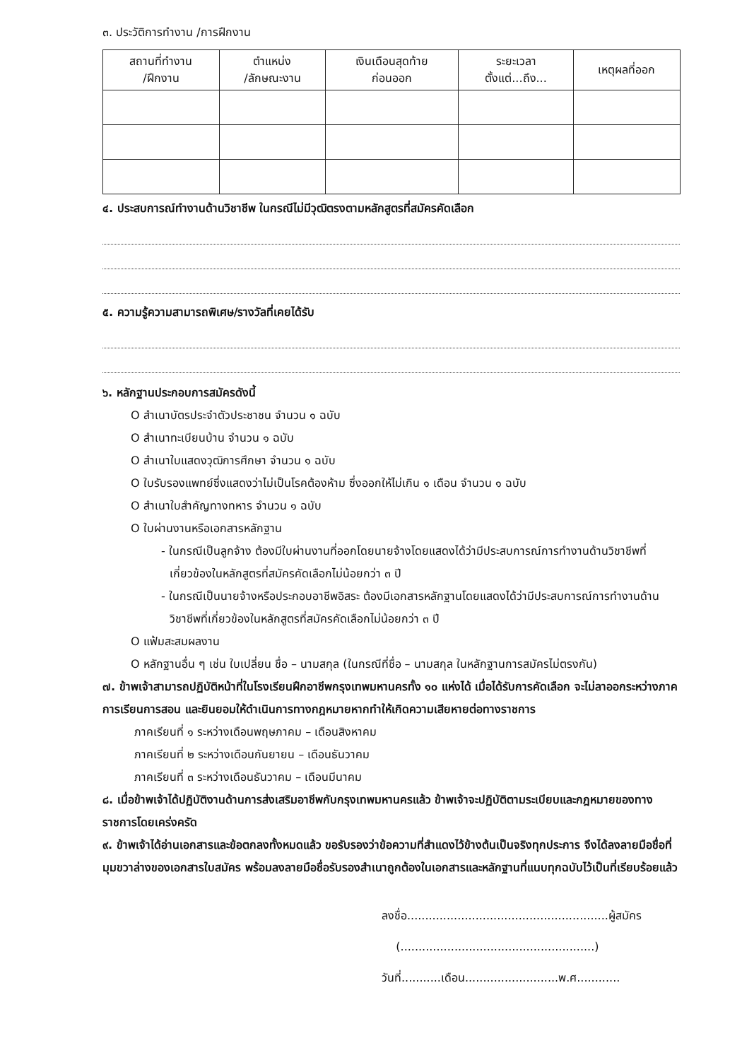๓. ประวัติการทำงาน /การฝึกงาน
| สถานที่ทำงาน /ฝึกงาน | ตำแหน่ง /ลักษณะงาน | เงินเดือนสุดท้าย ก่อนออก | ระยะเวลา ตั้งแต่...ถึง... | เหตุผลที่ออก |
| --- | --- | --- | --- | --- |
๔. ประสบการณ์ทำงานด้านวิชาชีพ ในกรณีไม่มีวุฒิตรงตามหลักสูตรที่สมัครคัดเลือก
๕. ความรู้ความสามารถพิเศษ/รางวัลที่เคยได้รับ
๖. หลักฐานประกอบการสมัครดังนี้
O สำเนาบัตรประจำตัวประชาชน จำนวน ๑ ฉบับ
O สำเนาทะเบียนบ้าน จำนวน ๑ ฉบับ
O สำเนาใบแสดงวุฒิการศึกษา จำนวน ๑ ฉบับ
O ใบรับรองแพทย์ซึ่งแสดงว่าไม่เป็นโรคต้องห้าม ซึ่งออกให้ไม่เกิน ๑ เดือน จำนวน ๑ ฉบับ
O สำเนาใบสำคัญทางทหาร จำนวน ๑ ฉบับ
O ใบผ่านงานหรือเอกสารหลักฐาน
- ในกรณีเป็นลูกจ้าง ต้องมีใบผ่านงานที่ออกโดยนายจ้างโดยแสดงได้ว่ามีประสบการณ์การทำงานด้านวิชาชีพที่เกี่ยวข้องในหลักสูตรที่สมัครคัดเลือกไม่น้อยกว่า ๓ ปี
- ในกรณีเป็นนายจ้างหรือประกอบอาชีพอิสระ ต้องมีเอกสารหลักฐานโดยแสดงได้ว่ามีประสบการณ์การทำงานด้านวิชาชีพที่เกี่ยวข้องในหลักสูตรที่สมัครคัดเลือกไม่น้อยกว่า ๓ ปี
O แฟ้มสะสมผลงาน
O หลักฐานอื่น ๆ เช่น ใบเปลี่ยน ชื่อ – นามสกุล (ในกรณีที่ชื่อ – นามสกุล ในหลักฐานการสมัครไม่ตรงกัน)
๗. ข้าพเจ้าสามารถปฏิบัติหน้าที่ในโรงเรียนฝึกอาชีพกรุงเทพมหานครทั้ง ๑๐ แห่งได้ เมื่อได้รับการคัดเลือก จะไม่ลาออกระหว่างภาคการเรียนการสอน และยินยอมให้ดำเนินการทางกฎหมายหากทำให้เกิดความเสียหายต่อทางราชการ
ภาคเรียนที่ ๑ ระหว่างเดือนพฤษภาคม – เดือนสิงหาคม
ภาคเรียนที่ ๒ ระหว่างเดือนกันยายน – เดือนธันวาคม
ภาคเรียนที่ ๓ ระหว่างเดือนธันวาคม – เดือนมีนาคม
๘. เมื่อข้าพเจ้าได้ปฏิบัติงานด้านการส่งเสริมอาชีพกับกรุงเทพมหานครแล้ว ข้าพเจ้าจะปฏิบัติตามระเบียบและกฎหมายของทางราชการโดยเคร่งครัด
๙. ข้าพเจ้าได้อ่านเอกสารและข้อตกลงทั้งหมดแล้ว ขอรับรองว่าข้อความที่สำแดงไว้ข้างต้นเป็นจริงทุกประการ จึงได้ลงลายมือชื่อที่มุมขวาล่างของเอกสารใบสมัคร พร้อมลงลายมือชื่อรับรองสำเนาถูกต้องในเอกสารและหลักฐานที่แนบทุกฉบับไว้เป็นที่เรียบร้อยแล้ว
ลงชื่อ........................................................ผู้สมัคร
(......................................................)
วันที่...........เดือน..........................พ.ศ............